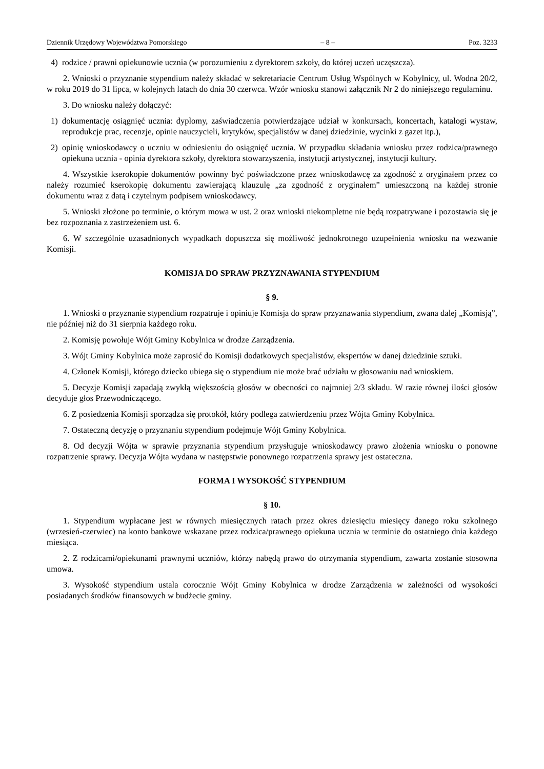Dziennik Urzędowy Województwa Pomorskiego – 8 – Poz. 3233
4) rodzice / prawni opiekunowie ucznia (w porozumieniu z dyrektorem szkoły, do której uczeń uczęszcza).
2. Wnioski o przyznanie stypendium należy składać w sekretariacie Centrum Usług Wspólnych w Kobylnicy, ul. Wodna 20/2, w roku 2019 do 31 lipca, w kolejnych latach do dnia 30 czerwca. Wzór wniosku stanowi załącznik Nr 2 do niniejszego regulaminu.
3. Do wniosku należy dołączyć:
1) dokumentację osiągnięć ucznia: dyplomy, zaświadczenia potwierdzające udział w konkursach, koncertach, katalogi wystaw, reprodukcje prac, recenzje, opinie nauczycieli, krytyków, specjalistów w danej dziedzinie, wycinki z gazet itp.),
2) opinię wnioskodawcy o uczniu w odniesieniu do osiągnięć ucznia. W przypadku składania wniosku przez rodzica/prawnego opiekuna ucznia - opinia dyrektora szkoły, dyrektora stowarzyszenia, instytucji artystycznej, instytucji kultury.
4. Wszystkie kserokopie dokumentów powinny być poświadczone przez wnioskodawcę za zgodność z oryginałem przez co należy rozumieć kserokopię dokumentu zawierającą klauzulę „za zgodność z oryginałem” umieszczoną na każdej stronie dokumentu wraz z datą i czytelnym podpisem wnioskodawcy.
5. Wnioski złożone po terminie, o którym mowa w ust. 2 oraz wnioski niekompletne nie będą rozpatrywane i pozostawia się je bez rozpoznania z zastrzeżeniem ust. 6.
6. W szczególnie uzasadnionych wypadkach dopuszcza się możliwość jednokrotnego uzupełnienia wniosku na wezwanie Komisji.
KOMISJA DO SPRAW PRZYZNAWANIA STYPENDIUM
§ 9.
1. Wnioski o przyznanie stypendium rozpatruje i opiniuje Komisja do spraw przyznawania stypendium, zwana dalej „Komisją”, nie później niż do 31 sierpnia każdego roku.
2. Komisję powołuje Wójt Gminy Kobylnica w drodze Zarządzenia.
3. Wójt Gminy Kobylnica może zaprosić do Komisji dodatkowych specjalistów, ekspertów w danej dziedzinie sztuki.
4. Członek Komisji, którego dziecko ubiega się o stypendium nie może brać udziału w głosowaniu nad wnioskiem.
5. Decyzje Komisji zapadają zwykłą większością głosów w obecności co najmniej 2/3 składu. W razie równej ilości głosów decyduje głos Przewodniczącego.
6. Z posiedzenia Komisji sporządza się protokół, który podlega zatwierdzeniu przez Wójta Gminy Kobylnica.
7. Ostateczną decyzję o przyznaniu stypendium podejmuje Wójt Gminy Kobylnica.
8. Od decyzji Wójta w sprawie przyznania stypendium przysługuje wnioskodawcy prawo złożenia wniosku o ponowne rozpatrzenie sprawy. Decyzja Wójta wydana w następstwie ponownego rozpatrzenia sprawy jest ostateczna.
FORMA I WYSOKOŚĆ STYPENDIUM
§ 10.
1. Stypendium wypłacane jest w równych miesięcznych ratach przez okres dziesięciu miesięcy danego roku szkolnego (wrzesień-czerwiec) na konto bankowe wskazane przez rodzica/prawnego opiekuna ucznia w terminie do ostatniego dnia każdego miesiąca.
2. Z rodzicami/opiekunami prawnymi uczniów, którzy nabędą prawo do otrzymania stypendium, zawarta zostanie stosowna umowa.
3. Wysokość stypendium ustala corocznie Wójt Gminy Kobylnica w drodze Zarządzenia w zależności od wysokości posiadanych środków finansowych w budżecie gminy.